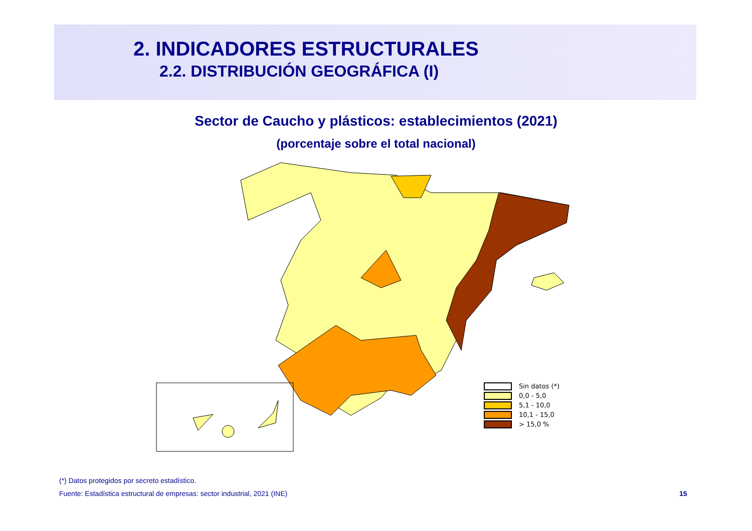2. INDICADORES ESTRUCTURALES
2.2. DISTRIBUCIÓN GEOGRÁFICA (I)
Sector de Caucho y plásticos: establecimientos (2021)
(porcentaje sobre el total nacional)
Sin datos (*)
0,0 - 5,0
5,1 - 10,0
10,1 - 15,0
> 15,0 %
(*) Datos protegidos por secreto estadístico.
Fuente: Estadística estructural de empresas: sector industrial, 2021 (INE)
15